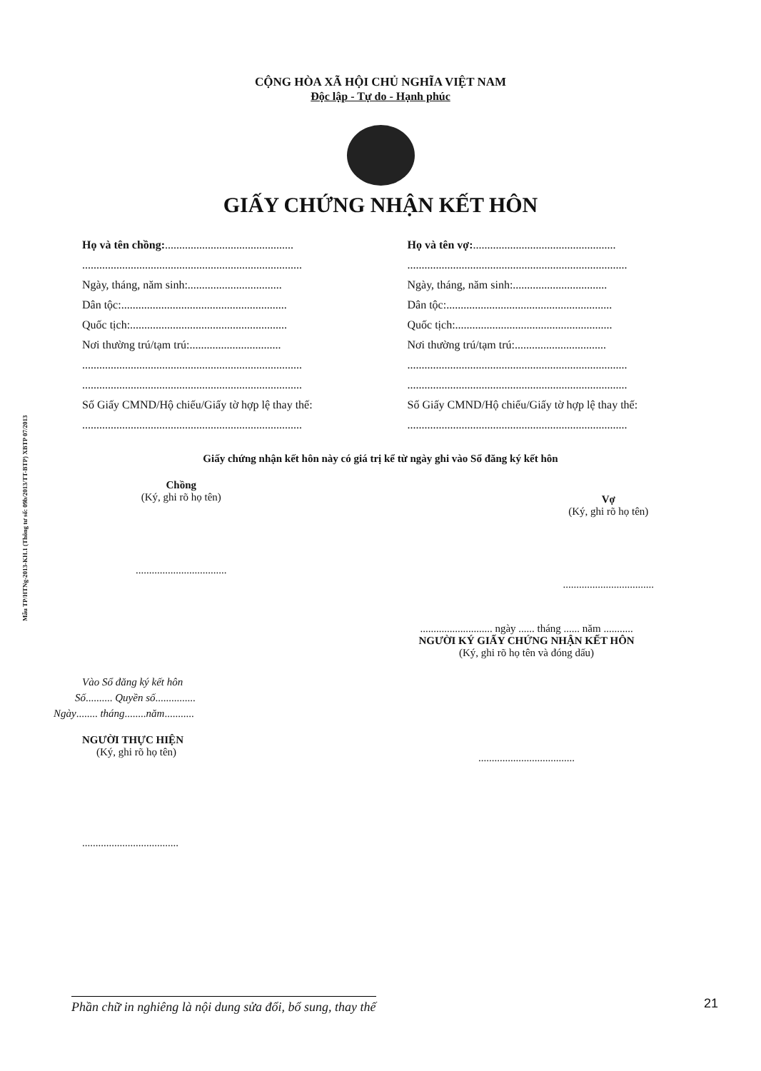Mẫu TP/HTNg-2013-KH.1 (Thông tư số: 09b/2013/TT-BTP) XBTP 07/2013
CỘNG HÒA XÃ HỘI CHỦ NGHĨA VIỆT NAM
Độc lập - Tự do - Hạnh phúc
GIẤY CHỨNG NHẬN KẾT HÔN
Họ và tên chồng:.............................................
.............................................................................
Ngày, tháng, năm sinh:.................................
Dân tộc:..........................................................
Quốc tịch:.......................................................
Nơi thường trú/tạm trú:................................
.............................................................................
.............................................................................
Số Giấy CMND/Hộ chiếu/Giấy tờ hợp lệ thay thế:
.............................................................................
Họ và tên vợ:..................................................
.............................................................................
Ngày, tháng, năm sinh:.................................
Dân tộc:..........................................................
Quốc tịch:.......................................................
Nơi thường trú/tạm trú:................................
.............................................................................
.............................................................................
Số Giấy CMND/Hộ chiếu/Giấy tờ hợp lệ thay thế:
.............................................................................
Giấy chứng nhận kết hôn này có giá trị kể từ ngày ghi vào Sổ đăng ký kết hôn
Chồng
(Ký, ghi rõ họ tên)
..................................
Vợ
(Ký, ghi rõ họ tên)
..................................
Vào Sổ đăng ký kết hôn
Số.......... Quyền số...............
Ngày........ tháng........năm...........
NGƯỜI THỰC HIỆN
(Ký, ghi rõ họ tên)
....................................
........................... ngày ...... tháng ...... năm ...........
NGƯỜI KÝ GIẤY CHỨNG NHẬN KẾT HÔN
(Ký, ghi rõ họ tên và đóng dấu)
....................................
Phần chữ in nghiêng là nội dung sửa đổi, bổ sung, thay thế 21